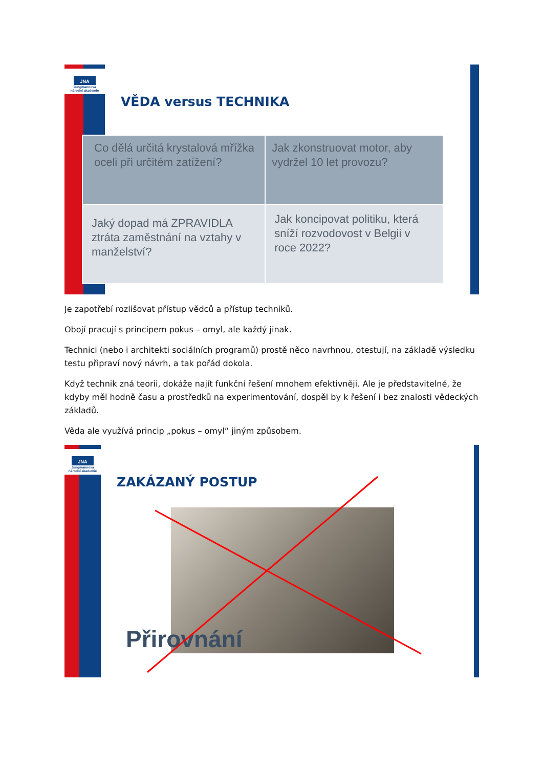JNA
Jungmannova
národní akademie
VĚDA versus TECHNIKA
| Co dělá určitá krystalová mřížka oceli při určitém zatížení? | Jak zkonstruovat motor, aby vydržel 10 let provozu? |
| Jaký dopad má ZPRAVIDLA ztráta zaměstnání na vztahy v manželství? | Jak koncipovat politiku, která sníží rozvodovost v Belgii v roce 2022? |
Je zapotřebí rozlišovat přístup vědců a přístup techniků.
Obojí pracují s principem pokus – omyl, ale každý jinak.
Technici (nebo i architekti sociálních programů) prostě něco navrhnou, otestují, na základě výsledku testu připraví nový návrh, a tak pořád dokola.
Když technik zná teorii, dokáže najít funkční řešení mnohem efektivněji. Ale je představitelné, že kdyby měl hodně času a prostředků na experimentování, dospěl by k řešení i bez znalosti vědeckých základů.
Věda ale využívá princip „pokus – omyl“ jiným způsobem.
JNA
Jungmannova
národní akademie
ZAKÁZANÝ POSTUP
Přirovnání